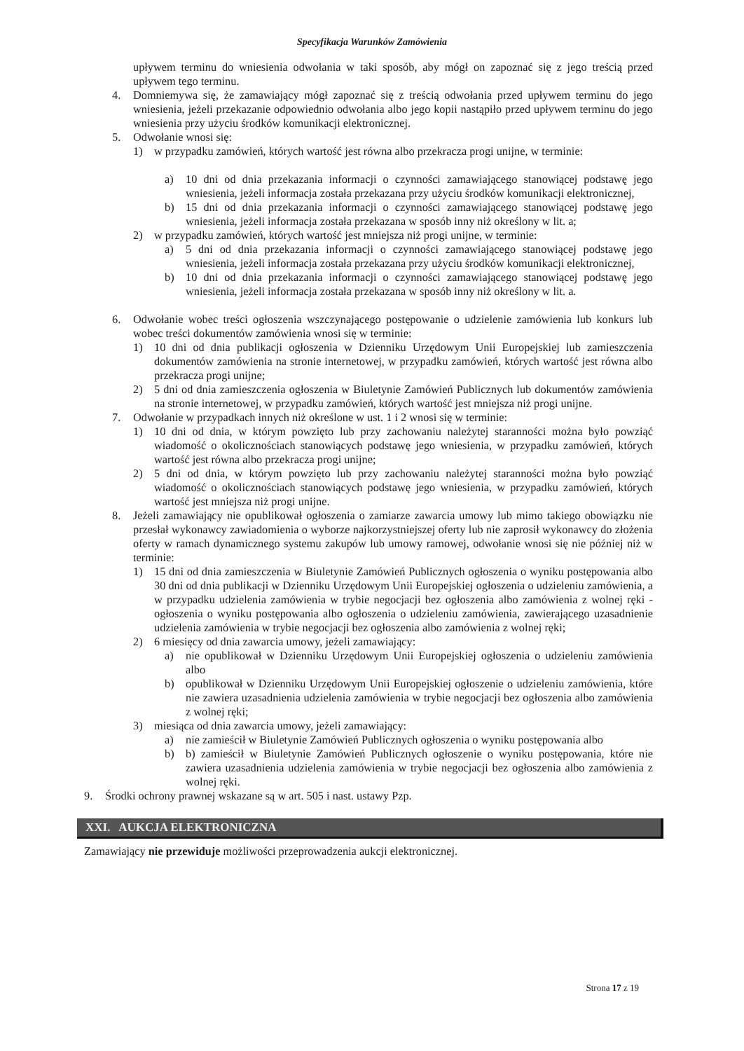Specyfikacja Warunków Zamówienia
upływem terminu do wniesienia odwołania w taki sposób, aby mógł on zapoznać się z jego treścią przed upływem tego terminu.
4. Domniemywa się, że zamawiający mógł zapoznać się z treścią odwołania przed upływem terminu do jego wniesienia, jeżeli przekazanie odpowiednio odwołania albo jego kopii nastąpiło przed upływem terminu do jego wniesienia przy użyciu środków komunikacji elektronicznej.
5. Odwołanie wnosi się:
1) w przypadku zamówień, których wartość jest równa albo przekracza progi unijne, w terminie:
a) 10 dni od dnia przekazania informacji o czynności zamawiającego stanowiącej podstawę jego wniesienia, jeżeli informacja została przekazana przy użyciu środków komunikacji elektronicznej,
b) 15 dni od dnia przekazania informacji o czynności zamawiającego stanowiącej podstawę jego wniesienia, jeżeli informacja została przekazana w sposób inny niż określony w lit. a;
2) w przypadku zamówień, których wartość jest mniejsza niż progi unijne, w terminie:
a) 5 dni od dnia przekazania informacji o czynności zamawiającego stanowiącej podstawę jego wniesienia, jeżeli informacja została przekazana przy użyciu środków komunikacji elektronicznej,
b) 10 dni od dnia przekazania informacji o czynności zamawiającego stanowiącej podstawę jego wniesienia, jeżeli informacja została przekazana w sposób inny niż określony w lit. a.
6. Odwołanie wobec treści ogłoszenia wszczynającego postępowanie o udzielenie zamówienia lub konkurs lub wobec treści dokumentów zamówienia wnosi się w terminie:
1) 10 dni od dnia publikacji ogłoszenia w Dzienniku Urzędowym Unii Europejskiej lub zamieszczenia dokumentów zamówienia na stronie internetowej, w przypadku zamówień, których wartość jest równa albo przekracza progi unijne;
2) 5 dni od dnia zamieszczenia ogłoszenia w Biuletynie Zamówień Publicznych lub dokumentów zamówienia na stronie internetowej, w przypadku zamówień, których wartość jest mniejsza niż progi unijne.
7. Odwołanie w przypadkach innych niż określone w ust. 1 i 2 wnosi się w terminie:
1) 10 dni od dnia, w którym powzięto lub przy zachowaniu należytej staranności można było powziąć wiadomość o okolicznościach stanowiących podstawę jego wniesienia, w przypadku zamówień, których wartość jest równa albo przekracza progi unijne;
2) 5 dni od dnia, w którym powzięto lub przy zachowaniu należytej staranności można było powziąć wiadomość o okolicznościach stanowiących podstawę jego wniesienia, w przypadku zamówień, których wartość jest mniejsza niż progi unijne.
8. Jeżeli zamawiający nie opublikował ogłoszenia o zamiarze zawarcia umowy lub mimo takiego obowiązku nie przesłał wykonawcy zawiadomienia o wyborze najkorzystniejszej oferty lub nie zaprosił wykonawcy do złożenia oferty w ramach dynamicznego systemu zakupów lub umowy ramowej, odwołanie wnosi się nie później niż w terminie:
1) 15 dni od dnia zamieszczenia w Biuletynie Zamówień Publicznych ogłoszenia o wyniku postępowania albo 30 dni od dnia publikacji w Dzienniku Urzędowym Unii Europejskiej ogłoszenia o udzieleniu zamówienia, a w przypadku udzielenia zamówienia w trybie negocjacji bez ogłoszenia albo zamówienia z wolnej ręki - ogłoszenia o wyniku postępowania albo ogłoszenia o udzieleniu zamówienia, zawierającego uzasadnienie udzielenia zamówienia w trybie negocjacji bez ogłoszenia albo zamówienia z wolnej ręki;
2) 6 miesięcy od dnia zawarcia umowy, jeżeli zamawiający:
a) nie opublikował w Dzienniku Urzędowym Unii Europejskiej ogłoszenia o udzieleniu zamówienia albo
b) opublikował w Dzienniku Urzędowym Unii Europejskiej ogłoszenie o udzieleniu zamówienia, które nie zawiera uzasadnienia udzielenia zamówienia w trybie negocjacji bez ogłoszenia albo zamówienia z wolnej ręki;
3) miesiąca od dnia zawarcia umowy, jeżeli zamawiający:
a) nie zamieścił w Biuletynie Zamówień Publicznych ogłoszenia o wyniku postępowania albo
b) b) zamieścił w Biuletynie Zamówień Publicznych ogłoszenie o wyniku postępowania, które nie zawiera uzasadnienia udzielenia zamówienia w trybie negocjacji bez ogłoszenia albo zamówienia z wolnej ręki.
9. Środki ochrony prawnej wskazane są w art. 505 i nast. ustawy Pzp.
XXI. AUKCJA ELEKTRONICZNA
Zamawiający nie przewiduje możliwości przeprowadzenia aukcji elektronicznej.
Strona 17 z 19